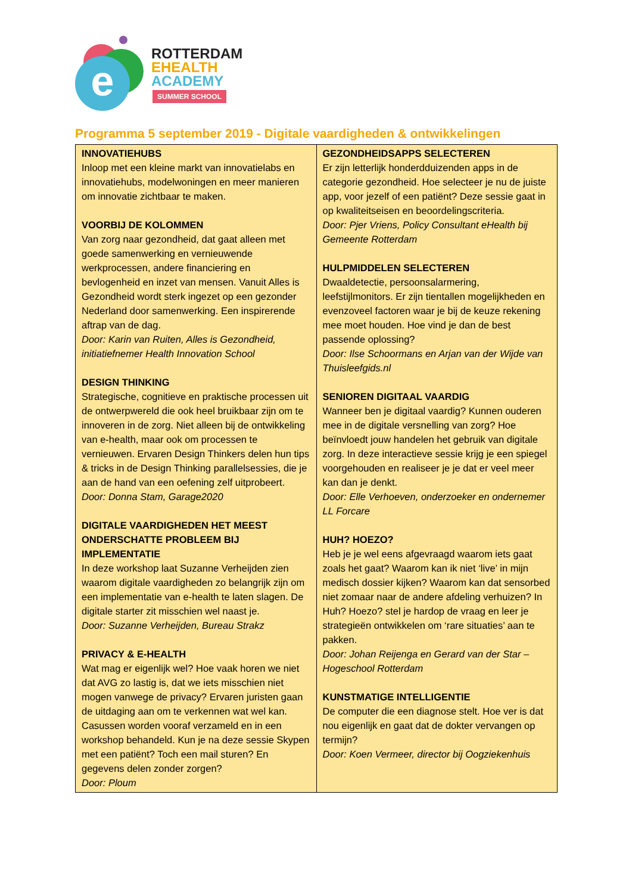e
ROTTERDAM
EHEALTH
ACADEMY
SUMMER SCHOOL
Programma 5 september 2019 - Digitale vaardigheden & ontwikkelingen
| INNOVATIEHUBS Inloop met een kleine markt van innovatielabs en innovatiehubs, modelwoningen en meer manieren om innovatie zichtbaar te maken. VOORBIJ DE KOLOMMEN Van zorg naar gezondheid, dat gaat alleen met goede samenwerking en vernieuwende werkprocessen, andere financiering en bevlogenheid en inzet van mensen. Vanuit Alles is Gezondheid wordt sterk ingezet op een gezonder Nederland door samenwerking. Een inspirerende aftrap van de dag. Door: Karin van Ruiten, Alles is Gezondheid, initiatiefnemer Health Innovation School DESIGN THINKING Strategische, cognitieve en praktische processen uit de ontwerpwereld die ook heel bruikbaar zijn om te innoveren in de zorg. Niet alleen bij de ontwikkeling van e-health, maar ook om processen te vernieuwen. Ervaren Design Thinkers delen hun tips & tricks in de Design Thinking parallelsessies, die je aan de hand van een oefening zelf uitprobeert. Door: Donna Stam, Garage2020 DIGITALE VAARDIGHEDEN HET MEEST ONDERSCHATTE PROBLEEM BIJ IMPLEMENTATIE In deze workshop laat Suzanne Verheijden zien waarom digitale vaardigheden zo belangrijk zijn om een implementatie van e-health te laten slagen. De digitale starter zit misschien wel naast je. Door: Suzanne Verheijden, Bureau Strakz PRIVACY & E-HEALTH Wat mag er eigenlijk wel? Hoe vaak horen we niet dat AVG zo lastig is, dat we iets misschien niet mogen vanwege de privacy? Ervaren juristen gaan de uitdaging aan om te verkennen wat wel kan. Casussen worden vooraf verzameld en in een workshop behandeld. Kun je na deze sessie Skypen met een patiënt? Toch een mail sturen? En gegevens delen zonder zorgen? Door: Ploum | GEZONDHEIDSAPPS SELECTEREN Er zijn letterlijk honderdduizenden apps in de categorie gezondheid. Hoe selecteer je nu de juiste app, voor jezelf of een patiënt? Deze sessie gaat in op kwaliteitseisen en beoordelingscriteria. Door: Pjer Vriens, Policy Consultant eHealth bij Gemeente Rotterdam HULPMIDDELEN SELECTEREN Dwaaldetectie, persoonsalarmering, leefstijlmonitors. Er zijn tientallen mogelijkheden en evenzoveel factoren waar je bij de keuze rekening mee moet houden. Hoe vind je dan de best passende oplossing? Door: Ilse Schoormans en Arjan van der Wijde van Thuisleefgids.nl SENIOREN DIGITAAL VAARDIG Wanneer ben je digitaal vaardig? Kunnen ouderen mee in de digitale versnelling van zorg? Hoe beïnvloedt jouw handelen het gebruik van digitale zorg. In deze interactieve sessie krijg je een spiegel voorgehouden en realiseer je je dat er veel meer kan dan je denkt. Door: Elle Verhoeven, onderzoeker en ondernemer LL Forcare HUH? HOEZO? Heb je je wel eens afgevraagd waarom iets gaat zoals het gaat? Waarom kan ik niet ‘live’ in mijn medisch dossier kijken? Waarom kan dat sensorbed niet zomaar naar de andere afdeling verhuizen? In Huh? Hoezo? stel je hardop de vraag en leer je strategieën ontwikkelen om ‘rare situaties’ aan te pakken. Door: Johan Reijenga en Gerard van der Star – Hogeschool Rotterdam KUNSTMATIGE INTELLIGENTIE De computer die een diagnose stelt. Hoe ver is dat nou eigenlijk en gaat dat de dokter vervangen op termijn? Door: Koen Vermeer, director bij Oogziekenhuis |